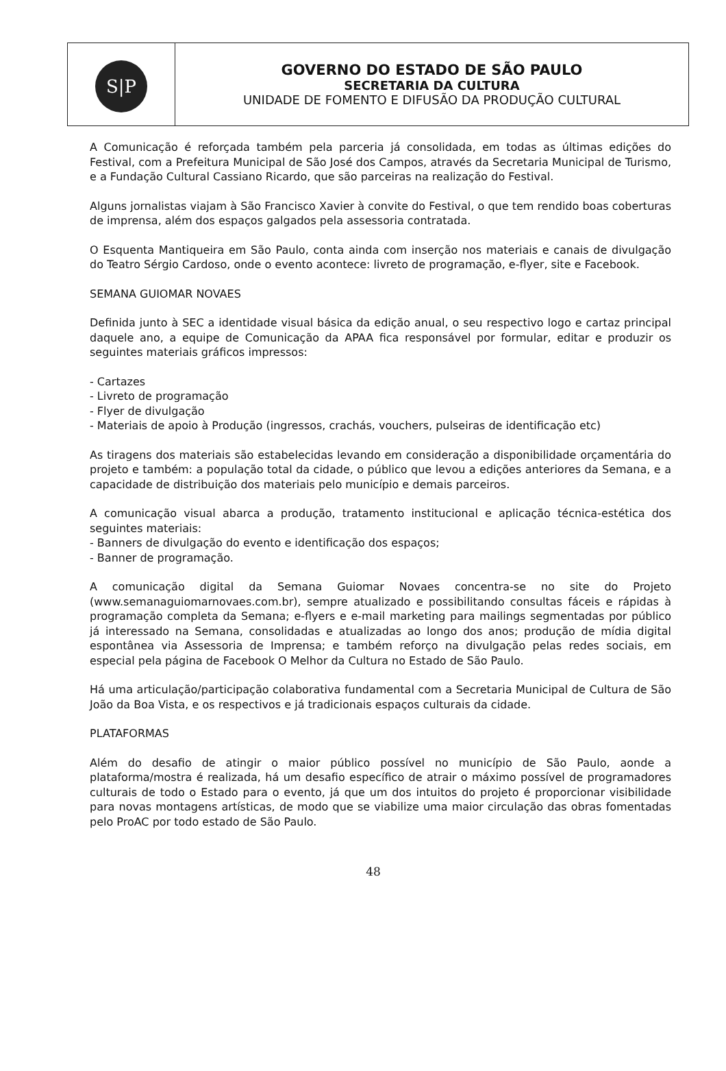| S/P | GOVERNO DO ESTADO DE SÃO PAULO SECRETARIA DA CULTURA UNIDADE DE FOMENTO E DIFUSÃO DA PRODUÇÃO CULTURAL |
A Comunicação é reforçada também pela parceria já consolidada, em todas as últimas edições do Festival, com a Prefeitura Municipal de São José dos Campos, através da Secretaria Municipal de Turismo, e a Fundação Cultural Cassiano Ricardo, que são parceiras na realização do Festival.
Alguns jornalistas viajam à São Francisco Xavier à convite do Festival, o que tem rendido boas coberturas de imprensa, além dos espaços galgados pela assessoria contratada.
O Esquenta Mantiqueira em São Paulo, conta ainda com inserção nos materiais e canais de divulgação do Teatro Sérgio Cardoso, onde o evento acontece: livreto de programação, e-flyer, site e Facebook.
SEMANA GUIOMAR NOVAES
Definida junto à SEC a identidade visual básica da edição anual, o seu respectivo logo e cartaz principal daquele ano, a equipe de Comunicação da APAA fica responsável por formular, editar e produzir os seguintes materiais gráficos impressos:
- Cartazes
- Livreto de programação
- Flyer de divulgação
- Materiais de apoio à Produção (ingressos, crachás, vouchers, pulseiras de identificação etc)
As tiragens dos materiais são estabelecidas levando em consideração a disponibilidade orçamentária do projeto e também: a população total da cidade, o público que levou a edições anteriores da Semana, e a capacidade de distribuição dos materiais pelo município e demais parceiros.
A comunicação visual abarca a produção, tratamento institucional e aplicação técnica-estética dos seguintes materiais:
- Banners de divulgação do evento e identificação dos espaços;
- Banner de programação.
A comunicação digital da Semana Guiomar Novaes concentra-se no site do Projeto (www.semanaguiomarnovaes.com.br), sempre atualizado e possibilitando consultas fáceis e rápidas à programação completa da Semana; e-flyers e e-mail marketing para mailings segmentadas por público já interessado na Semana, consolidadas e atualizadas ao longo dos anos; produção de mídia digital espontânea via Assessoria de Imprensa; e também reforço na divulgação pelas redes sociais, em especial pela página de Facebook O Melhor da Cultura no Estado de São Paulo.
Há uma articulação/participação colaborativa fundamental com a Secretaria Municipal de Cultura de São João da Boa Vista, e os respectivos e já tradicionais espaços culturais da cidade.
PLATAFORMAS
Além do desafio de atingir o maior público possível no município de São Paulo, aonde a plataforma/mostra é realizada, há um desafio específico de atrair o máximo possível de programadores culturais de todo o Estado para o evento, já que um dos intuitos do projeto é proporcionar visibilidade para novas montagens artísticas, de modo que se viabilize uma maior circulação das obras fomentadas pelo ProAC por todo estado de São Paulo.
48